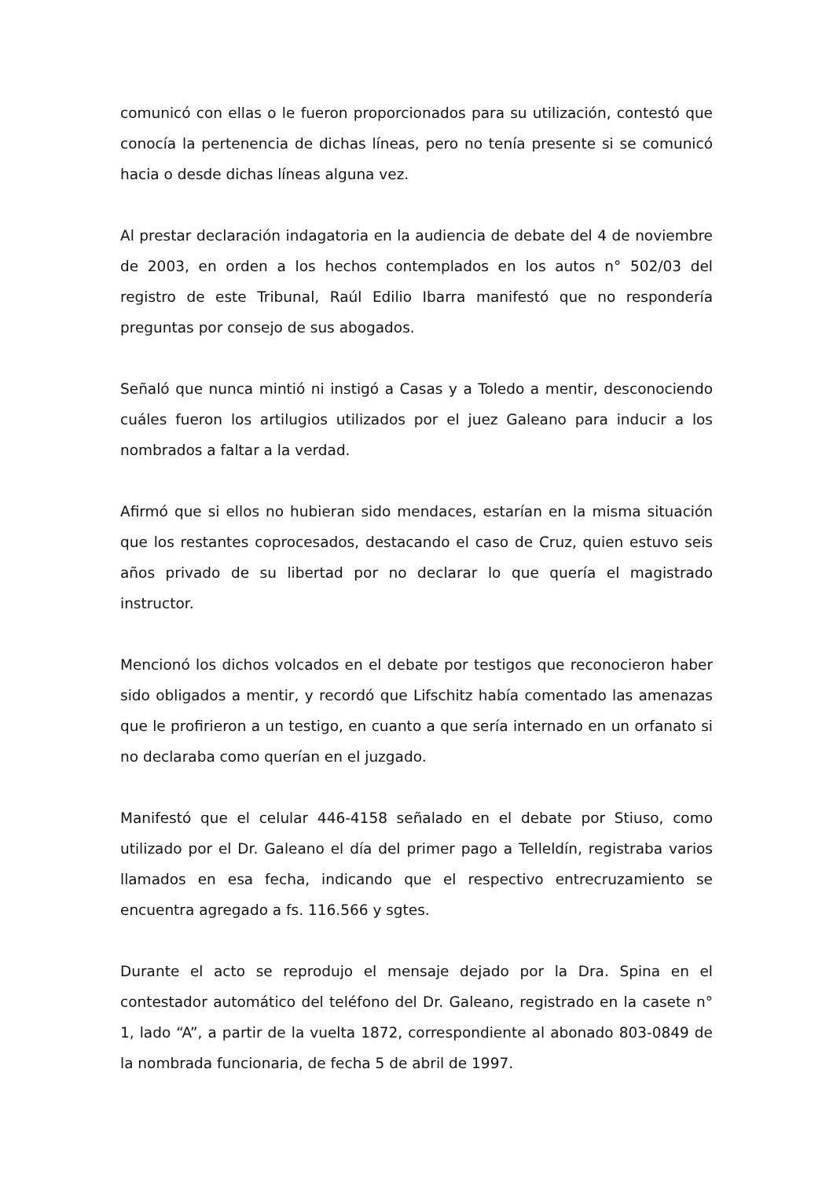comunicó con ellas o le fueron proporcionados para su utilización, contestó que conocía la pertenencia de dichas líneas, pero no tenía presente si se comunicó hacia o desde dichas líneas alguna vez.
Al prestar declaración indagatoria en la audiencia de debate del 4 de noviembre de 2003, en orden a los hechos contemplados en los autos n° 502/03 del registro de este Tribunal, Raúl Edilio Ibarra manifestó que no respondería preguntas por consejo de sus abogados.
Señaló que nunca mintió ni instigó a Casas y a Toledo a mentir, desconociendo cuáles fueron los artilugios utilizados por el juez Galeano para inducir a los nombrados a faltar a la verdad.
Afirmó que si ellos no hubieran sido mendaces, estarían en la misma situación que los restantes coprocesados, destacando el caso de Cruz, quien estuvo seis años privado de su libertad por no declarar lo que quería el magistrado instructor.
Mencionó los dichos volcados en el debate por testigos que reconocieron haber sido obligados a mentir, y recordó que Lifschitz había comentado las amenazas que le profirieron a un testigo, en cuanto a que sería internado en un orfanato si no declaraba como querían en el juzgado.
Manifestó que el celular 446-4158 señalado en el debate por Stiuso, como utilizado por el Dr. Galeano el día del primer pago a Telleldín, registraba varios llamados en esa fecha, indicando que el respectivo entrecruzamiento se encuentra agregado a fs. 116.566 y sgtes.
Durante el acto se reprodujo el mensaje dejado por la Dra. Spina en el contestador automático del teléfono del Dr. Galeano, registrado en la casete n° 1, lado “A”, a partir de la vuelta 1872, correspondiente al abonado 803-0849 de la nombrada funcionaria, de fecha 5 de abril de 1997.